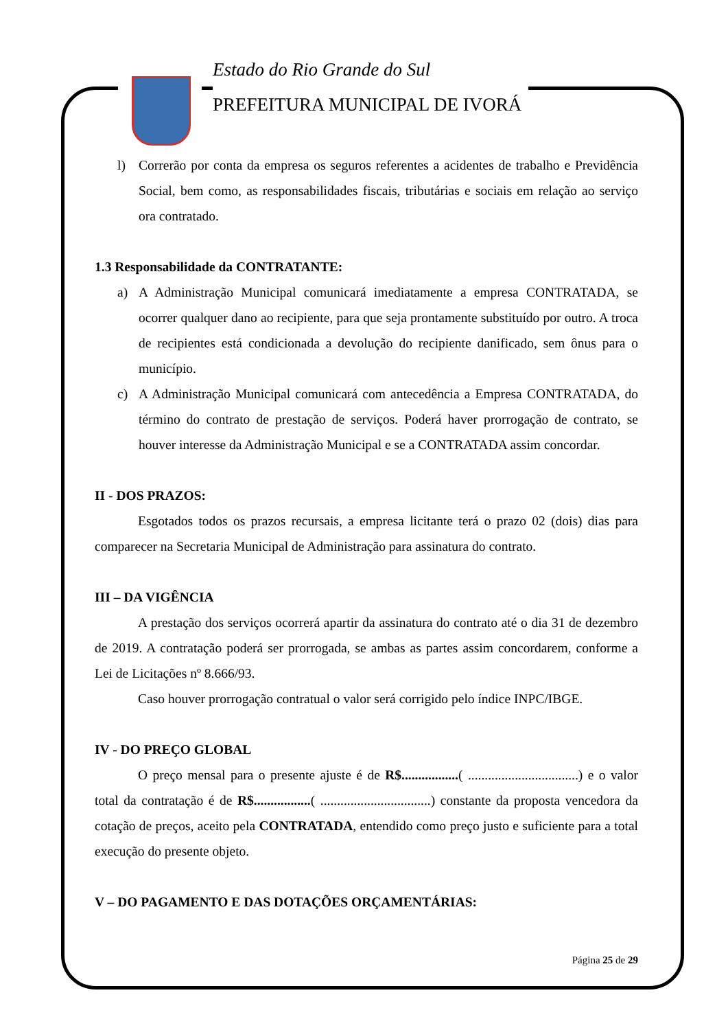Estado do Rio Grande do Sul
PREFEITURA MUNICIPAL DE IVORÁ
l) Correrão por conta da empresa os seguros referentes a acidentes de trabalho e Previdência Social, bem como, as responsabilidades fiscais, tributárias e sociais em relação ao serviço ora contratado.
1.3 Responsabilidade da CONTRATANTE:
a) A Administração Municipal comunicará imediatamente a empresa CONTRATADA, se ocorrer qualquer dano ao recipiente, para que seja prontamente substituído por outro. A troca de recipientes está condicionada a devolução do recipiente danificado, sem ônus para o município.
c) A Administração Municipal comunicará com antecedência a Empresa CONTRATADA, do término do contrato de prestação de serviços. Poderá haver prorrogação de contrato, se houver interesse da Administração Municipal e se a CONTRATADA assim concordar.
II - DOS PRAZOS:
Esgotados todos os prazos recursais, a empresa licitante terá o prazo 02 (dois) dias para comparecer na Secretaria Municipal de Administração para assinatura do contrato.
III – DA VIGÊNCIA
A prestação dos serviços ocorrerá apartir da assinatura do contrato até o dia 31 de dezembro de 2019. A contratação poderá ser prorrogada, se ambas as partes assim concordarem, conforme a Lei de Licitações nº 8.666/93.
Caso houver prorrogação contratual o valor será corrigido pelo índice INPC/IBGE.
IV - DO PREÇO GLOBAL
O preço mensal para o presente ajuste é de R$.................( .................................) e o valor total da contratação é de R$.................( .................................) constante da proposta vencedora da cotação de preços, aceito pela CONTRATADA, entendido como preço justo e suficiente para a total execução do presente objeto.
V – DO PAGAMENTO E DAS DOTAÇÕES ORÇAMENTÁRIAS:
Página 25 de 29